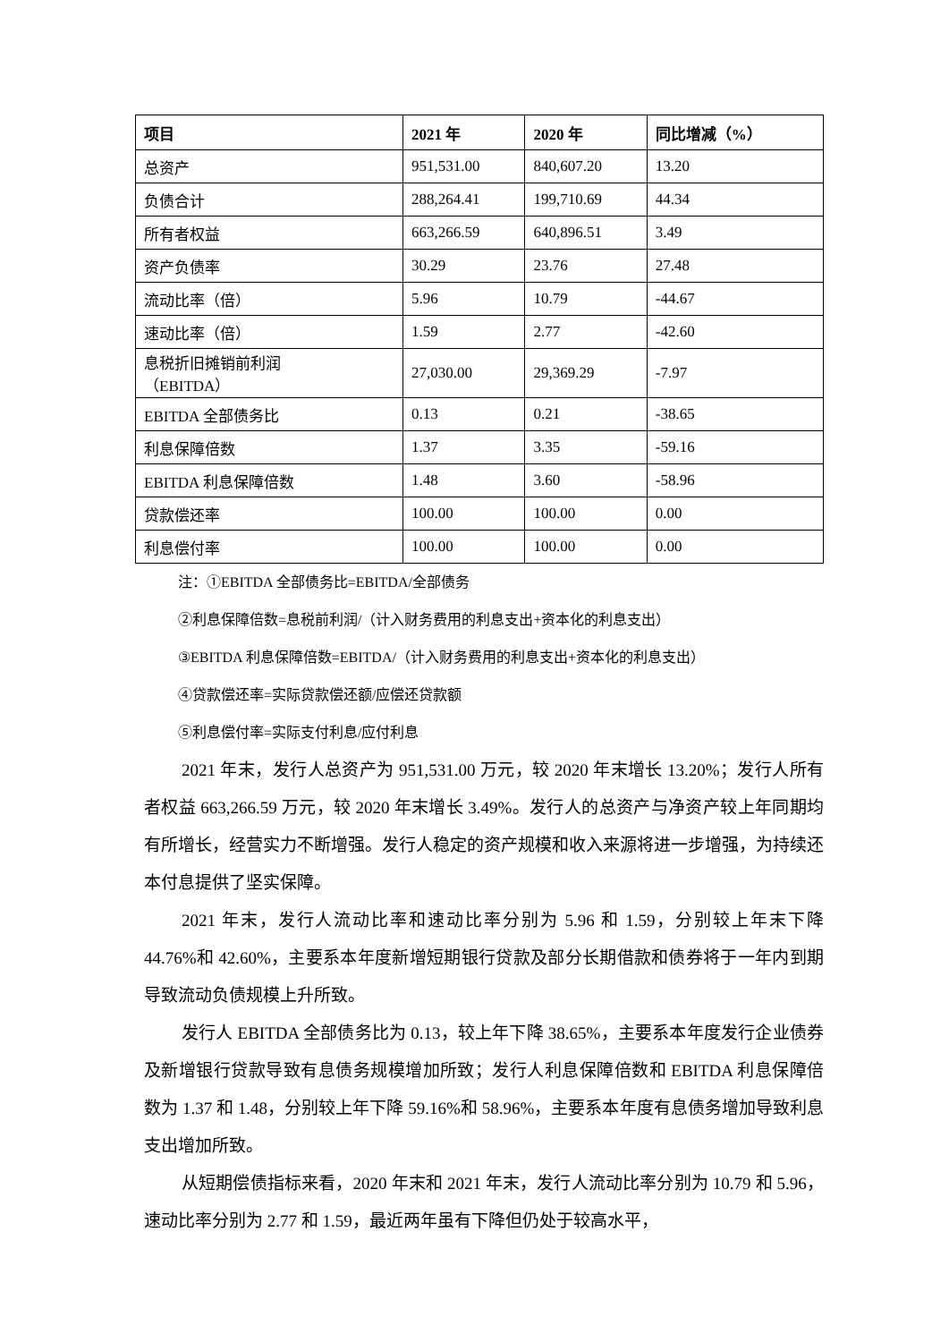| 项目 | 2021 年 | 2020 年 | 同比增减（%） |
| --- | --- | --- | --- |
| 总资产 | 951,531.00 | 840,607.20 | 13.20 |
| 负债合计 | 288,264.41 | 199,710.69 | 44.34 |
| 所有者权益 | 663,266.59 | 640,896.51 | 3.49 |
| 资产负债率 | 30.29 | 23.76 | 27.48 |
| 流动比率（倍） | 5.96 | 10.79 | -44.67 |
| 速动比率（倍） | 1.59 | 2.77 | -42.60 |
| 息税折旧摊销前利润 （EBITDA） | 27,030.00 | 29,369.29 | -7.97 |
| EBITDA 全部债务比 | 0.13 | 0.21 | -38.65 |
| 利息保障倍数 | 1.37 | 3.35 | -59.16 |
| EBITDA 利息保障倍数 | 1.48 | 3.60 | -58.96 |
| 贷款偿还率 | 100.00 | 100.00 | 0.00 |
| 利息偿付率 | 100.00 | 100.00 | 0.00 |
注：①EBITDA 全部债务比=EBITDA/全部债务
②利息保障倍数=息税前利润/（计入财务费用的利息支出+资本化的利息支出）
③EBITDA 利息保障倍数=EBITDA/（计入财务费用的利息支出+资本化的利息支出）
④贷款偿还率=实际贷款偿还额/应偿还贷款额
⑤利息偿付率=实际支付利息/应付利息
2021 年末，发行人总资产为 951,531.00 万元，较 2020 年末增长 13.20%；发行人所有者权益 663,266.59 万元，较 2020 年末增长 3.49%。发行人的总资产与净资产较上年同期均有所增长，经营实力不断增强。发行人稳定的资产规模和收入来源将进一步增强，为持续还本付息提供了坚实保障。
2021 年末，发行人流动比率和速动比率分别为 5.96 和 1.59，分别较上年末下降 44.76%和 42.60%，主要系本年度新增短期银行贷款及部分长期借款和债券将于一年内到期导致流动负债规模上升所致。
发行人 EBITDA 全部债务比为 0.13，较上年下降 38.65%，主要系本年度发行企业债券及新增银行贷款导致有息债务规模增加所致；发行人利息保障倍数和 EBITDA 利息保障倍数为 1.37 和 1.48，分别较上年下降 59.16%和 58.96%，主要系本年度有息债务增加导致利息支出增加所致。
从短期偿债指标来看，2020 年末和 2021 年末，发行人流动比率分别为 10.79 和 5.96，速动比率分别为 2.77 和 1.59，最近两年虽有下降但仍处于较高水平，